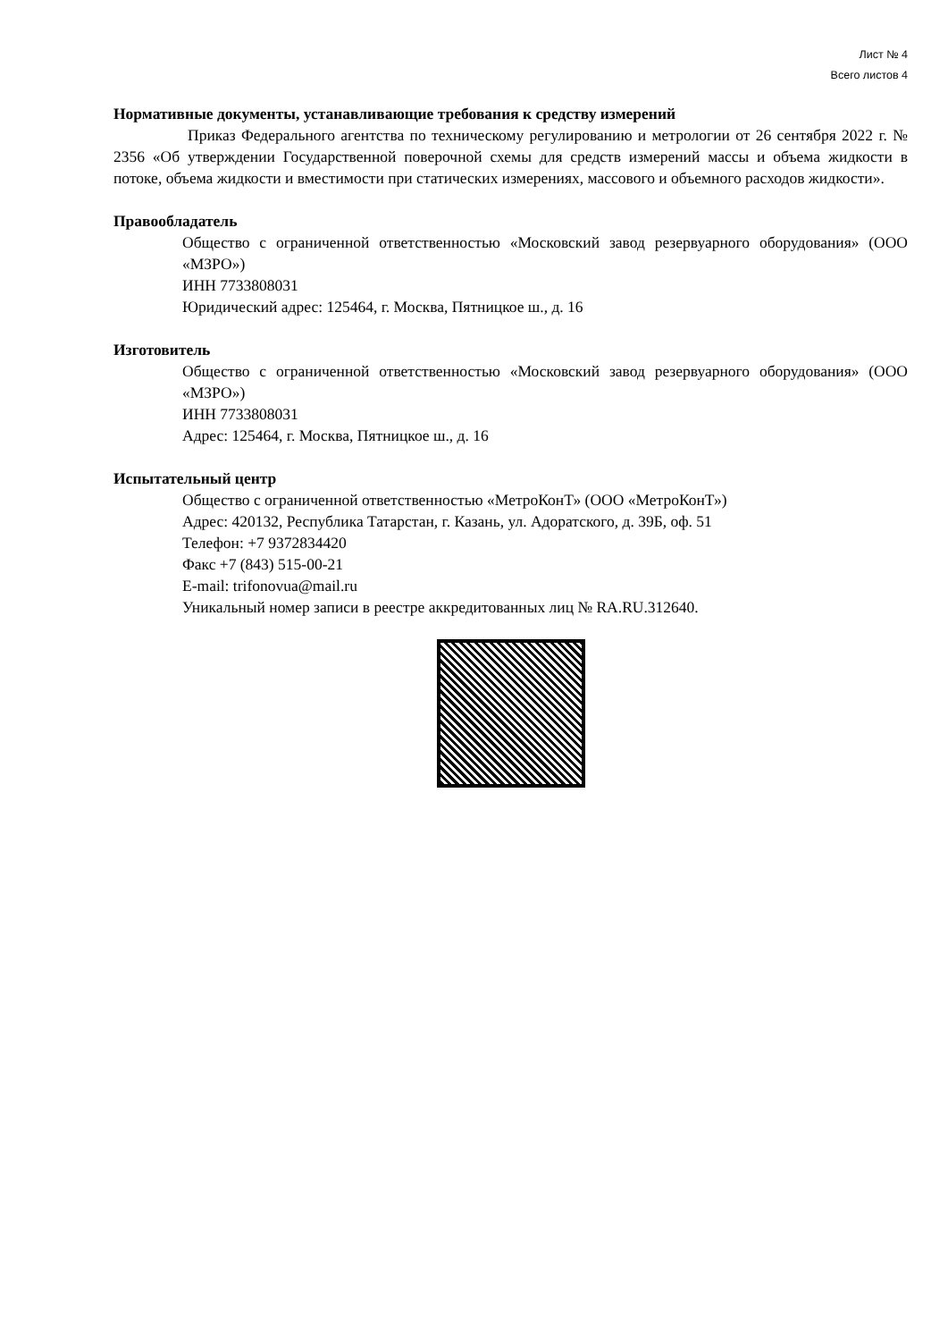Лист № 4
Всего листов 4
Нормативные документы, устанавливающие требования к средству измерений
Приказ Федерального агентства по техническому регулированию и метрологии от 26 сентября 2022 г. № 2356 «Об утверждении Государственной поверочной схемы для средств измерений массы и объема жидкости в потоке, объема жидкости и вместимости при статических измерениях, массового и объемного расходов жидкости».
Правообладатель
Общество с ограниченной ответственностью «Московский завод резервуарного оборудования» (ООО «МЗРО»)
ИНН 7733808031
Юридический адрес: 125464, г. Москва, Пятницкое ш., д. 16
Изготовитель
Общество с ограниченной ответственностью «Московский завод резервуарного оборудования» (ООО «МЗРО»)
ИНН 7733808031
Адрес: 125464, г. Москва, Пятницкое ш., д. 16
Испытательный центр
Общество с ограниченной ответственностью «МетроКонТ» (ООО «МетроКонТ»)
Адрес: 420132, Республика Татарстан, г. Казань, ул. Адоратского, д. 39Б, оф. 51
Телефон: +7 9372834420
Факс +7 (843) 515-00-21
E-mail: trifonovua@mail.ru
Уникальный номер записи в реестре аккредитованных лиц № RA.RU.312640.